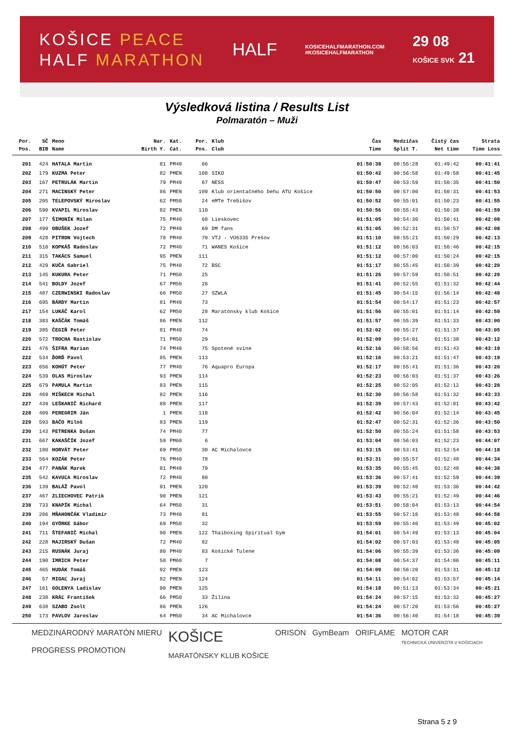KOŠICE PEACE
HALF MARATHON
HALF
KOSICEHALFMARATHON.COM
#KOSICEHALFMARATHON
29 08
KOŠICE SVK 21
Výsledková listina / Results List
Polmaratón – Muži
| Por. | SČ | Meno | Nar. | Kat. | Por. | Klub | Čas | Medzičas | Čistý čas | Strata |
| --- | --- | --- | --- | --- | --- | --- | --- | --- | --- | --- |
| Pos. | BIB | Name | Birth Y. | Cat. | Pos. | Club | Time | Split T. | Net time | Time Loss |
| 201 | 424 | HATALA Martin | 81 | PM40 | 66 | | 01:50:38 | 00:55:28 | 01:49:42 | 00:41:41 |
| 202 | 179 | KUZMA Peter | 82 | PMEN | 108 | SIKO | 01:50:42 | 00:56:58 | 01:49:58 | 00:41:45 |
| 203 | 167 | PETRULÁK Martin | 79 | PM40 | 67 | NESS | 01:50:47 | 00:53:59 | 01:50:35 | 00:41:50 |
| 204 | 271 | MACINSKÝ Peter | 86 | PMEN | 109 | Klub orientačného behu ATU Košice | 01:50:50 | 00:57:00 | 01:50:31 | 00:41:53 |
| 205 | 205 | TELEPOVSKÝ Miroslav | 62 | PM50 | 24 | eMTe Trebišov | 01:50:52 | 00:55:01 | 01:50:23 | 00:41:55 |
| 206 | 590 | KVAPIL Miroslav | 82 | PMEN | 110 | | 01:50:56 | 00:55:43 | 01:50:38 | 00:41:59 |
| 207 | 177 | ŠIMONÍK Milan | 75 | PM40 | 68 | Lieskovec | 01:51:05 | 00:54:30 | 01:50:41 | 00:42:08 |
| 208 | 499 | OBUŠEK Jozef | 72 | PM40 | 69 | DM fans | 01:51:05 | 00:52:31 | 01:50:57 | 00:42:08 |
| 209 | 428 | PITRON Vojtech | 78 | PM40 | 70 | VTJ - VÚ6335 Prešov | 01:51:10 | 00:55:21 | 01:50:29 | 00:42:13 |
| 210 | 510 | KOPKÁŠ Radoslav | 72 | PM40 | 71 | WANES Košice | 01:51:12 | 00:56:03 | 01:50:46 | 00:42:15 |
| 211 | 315 | TAKÁCS Samuel | 95 | PMEN | 111 | | 01:51:12 | 00:57:00 | 01:50:24 | 00:42:15 |
| 212 | 429 | KUČA Gabriel | 75 | PM40 | 72 | BSC | 01:51:17 | 00:55:45 | 01:50:39 | 00:42:20 |
| 213 | 145 | KUKURA Peter | 71 | PM50 | 25 | | 01:51:26 | 00:57:59 | 01:50:51 | 00:42:29 |
| 214 | 541 | BOLDY Jozef | 67 | PM50 | 26 | | 01:51:41 | 00:52:55 | 01:51:32 | 00:42:44 |
| 215 | 407 | CZERWINSKI Radoslav | 66 | PM50 | 27 | SZWLA | 01:51:45 | 00:54:15 | 01:56:14 | 00:42:48 |
| 216 | 695 | BÁRDY Martin | 81 | PM40 | 73 | | 01:51:54 | 00:54:17 | 01:51:23 | 00:42:57 |
| 217 | 154 | LUKÁČ Karol | 62 | PM50 | 28 | Maratónsky klub Košice | 01:51:56 | 00:55:01 | 01:51:14 | 00:42:59 |
| 218 | 383 | KAŠČÁK Tomáš | 86 | PMEN | 112 | | 01:51:57 | 00:55:39 | 01:51:33 | 00:43:00 |
| 219 | 385 | ČEGIŇ Peter | 81 | PM40 | 74 | | 01:52:02 | 00:55:27 | 01:51:37 | 00:43:05 |
| 220 | 572 | TROCHA Rastislav | 71 | PM50 | 29 | | 01:52:09 | 00:54:01 | 01:51:38 | 00:43:12 |
| 221 | 476 | ŠIFRA Marian | 74 | PM40 | 75 | Spotené svine | 01:52:16 | 00:58:56 | 01:51:43 | 00:43:19 |
| 222 | 534 | ĎORĎ Pavol | 85 | PMEN | 113 | | 01:52:16 | 00:53:21 | 01:51:47 | 00:43:19 |
| 223 | 656 | KOHÚT Peter | 77 | PM40 | 76 | Aquapro Europa | 01:52:17 | 00:55:41 | 01:51:36 | 00:43:20 |
| 224 | 539 | OLAS Miroslav | 93 | PMEN | 114 | | 01:52:23 | 00:56:03 | 01:51:37 | 00:43:26 |
| 225 | 679 | PAMULA Martin | 83 | PMEN | 115 | | 01:52:25 | 00:52:05 | 01:52:12 | 00:43:28 |
| 226 | 469 | MIŠKECH Michal | 82 | PMEN | 116 | | 01:52:30 | 00:56:58 | 01:51:32 | 00:43:33 |
| 227 | 439 | LEŠKANIČ Richard | 88 | PMEN | 117 | | 01:52:39 | 00:57:43 | 01:52:01 | 00:43:42 |
| 228 | 409 | PEREGRIM Ján | 1 | PMEN | 118 | | 01:52:42 | 00:56:04 | 01:52:14 | 00:43:45 |
| 229 | 593 | BAČO Miloš | 83 | PMEN | 119 | | 01:52:47 | 00:52:31 | 01:52:36 | 00:43:50 |
| 230 | 143 | PETRENKA Dušan | 74 | PM40 | 77 | | 01:52:50 | 00:55:24 | 01:51:58 | 00:43:53 |
| 231 | 667 | KAKAŠČÍK Jozef | 59 | PM60 | 6 | | 01:53:04 | 00:56:03 | 01:52:23 | 00:44:07 |
| 232 | 180 | HORVÁT Peter | 69 | PM50 | 30 | AC Michalovce | 01:53:15 | 00:53:41 | 01:52:54 | 00:44:18 |
| 233 | 564 | KOZÁK Peter | 76 | PM40 | 78 | | 01:53:31 | 00:55:57 | 01:52:48 | 00:44:34 |
| 234 | 477 | PANÁK Marek | 81 | PM40 | 79 | | 01:53:35 | 00:55:45 | 01:52:48 | 00:44:38 |
| 235 | 542 | KAVUĽA Miroslav | 72 | PM40 | 80 | | 01:53:36 | 00:57:41 | 01:52:59 | 00:44:39 |
| 236 | 139 | BALÁŽ Pavol | 91 | PMEN | 120 | | 01:53:39 | 00:52:40 | 01:53:36 | 00:44:42 |
| 237 | 467 | ZLIECHOVEC Patrik | 90 | PMEN | 121 | | 01:53:43 | 00:55:21 | 01:52:49 | 00:44:46 |
| 238 | 733 | KNAPÍK Michal | 64 | PM50 | 31 | | 01:53:51 | 00:58:04 | 01:53:13 | 00:44:54 |
| 239 | 206 | MŇAHONČÁK Vladimír | 73 | PM40 | 81 | | 01:53:55 | 00:57:16 | 01:53:48 | 00:44:58 |
| 240 | 194 | GYÖRKE Gábor | 69 | PM50 | 32 | | 01:53:59 | 00:55:40 | 01:53:49 | 00:45:02 |
| 241 | 711 | ŠTEFANIČ Michal | 90 | PMEN | 122 | Thaiboxing Spiritual Gym | 01:54:01 | 00:54:49 | 01:53:13 | 00:45:04 |
| 242 | 228 | MAJIRSKÝ Dušan | 72 | PM40 | 82 | | 01:54:02 | 00:57:03 | 01:53:48 | 00:45:05 |
| 243 | 215 | RUSNÁK Juraj | 80 | PM40 | 83 | Košické Tulene | 01:54:06 | 00:55:39 | 01:53:36 | 00:45:09 |
| 244 | 190 | IMRICH Peter | 50 | PM60 | 7 | | 01:54:08 | 00:54:37 | 01:54:06 | 00:45:11 |
| 245 | 465 | HUDÁK Tomáš | 92 | PMEN | 123 | | 01:54:09 | 00:56:20 | 01:53:31 | 00:45:12 |
| 246 | 57 | MIGAĽ Juraj | 82 | PMEN | 124 | | 01:54:11 | 00:54:02 | 01:53:57 | 00:45:14 |
| 247 | 161 | GOLENYA Ladislav | 90 | PMEN | 125 | | 01:54:18 | 00:51:13 | 01:53:34 | 00:45:21 |
| 248 | 238 | KRÁĽ František | 66 | PM50 | 33 | Žilina | 01:54:24 | 00:57:15 | 01:53:32 | 00:45:27 |
| 249 | 638 | SZABO Zsolt | 86 | PMEN | 126 | | 01:54:24 | 00:57:20 | 01:53:56 | 00:45:27 |
| 250 | 173 | PAVLOV Jaroslav | 64 | PM50 | 34 | AC Michalovce | 01:54:36 | 00:56:40 | 01:54:18 | 00:45:39 |
MEDZINÁRODNÝ MARATÓN MIERU
PROGRESS PROMOTION
KOŠICE
MARATÓNSKY KLUB KOŠICE
ORISON GymBeam ORIFLAME MOTOR CAR
TECHNICKÁ UNIVERZITA V KOŠICIACH
Strana 5 z 9